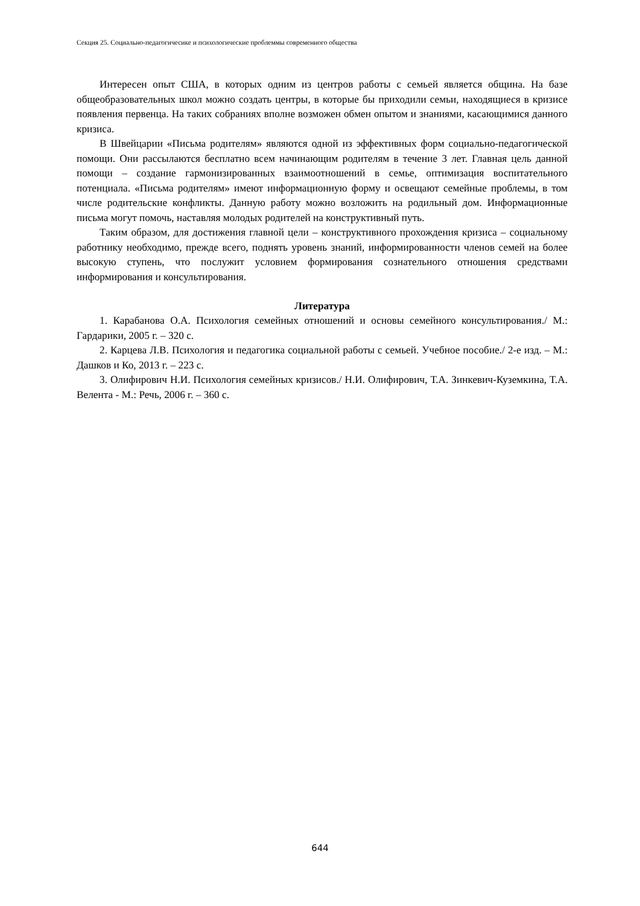Секция 25. Социально-педагогичесике и психологические проблеммы современного общества
Интересен опыт США, в которых одним из центров работы с семьей является община. На базе общеобразовательных школ можно создать центры, в которые бы приходили семьи, находящиеся в кризисе появления первенца. На таких собраниях вполне возможен обмен опытом и знаниями, касающимися данного кризиса.
В Швейцарии «Письма родителям» являются одной из эффективных форм социально-педагогической помощи. Они рассылаются бесплатно всем начинающим родителям в течение 3 лет. Главная цель данной помощи – создание гармонизированных взаимоотношений в семье, оптимизация воспитательного потенциала. «Письма родителям» имеют информационную форму и освещают семейные проблемы, в том числе родительские конфликты. Данную работу можно возложить на родильный дом. Информационные письма могут помочь, наставляя молодых родителей на конструктивный путь.
Таким образом, для достижения главной цели – конструктивного прохождения кризиса – социальному работнику необходимо, прежде всего, поднять уровень знаний, информированности членов семей на более высокую ступень, что послужит условием формирования сознательного отношения средствами информирования и консультирования.
Литература
1. Карабанова О.А. Психология семейных отношений и основы семейного консультирования./ М.: Гардарики, 2005 г. – 320 с.
2. Карцева Л.В. Психология и педагогика социальной работы с семьей. Учебное пособие./ 2-е изд. – М.: Дашков и Ко, 2013 г. – 223 с.
3. Олифирович Н.И. Психология семейных кризисов./ Н.И. Олифирович, Т.А. Зинкевич-Куземкина, Т.А. Велента - М.: Речь, 2006 г. – 360 с.
644